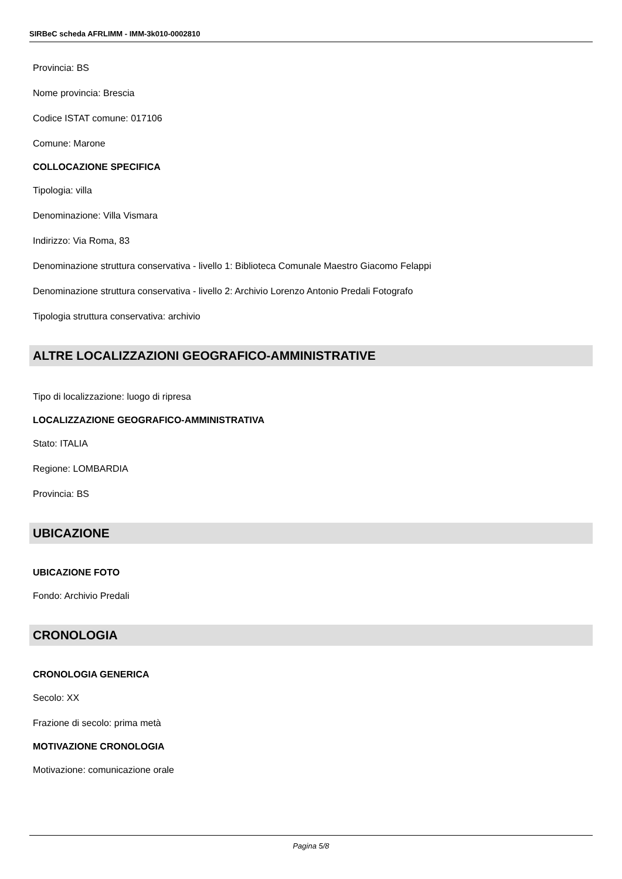SIRBeC scheda AFRLIMM - IMM-3k010-0002810
Provincia: BS
Nome provincia: Brescia
Codice ISTAT comune: 017106
Comune: Marone
COLLOCAZIONE SPECIFICA
Tipologia: villa
Denominazione: Villa Vismara
Indirizzo: Via Roma, 83
Denominazione struttura conservativa - livello 1: Biblioteca Comunale Maestro Giacomo Felappi
Denominazione struttura conservativa - livello 2: Archivio Lorenzo Antonio Predali Fotografo
Tipologia struttura conservativa: archivio
ALTRE LOCALIZZAZIONI GEOGRAFICO-AMMINISTRATIVE
Tipo di localizzazione: luogo di ripresa
LOCALIZZAZIONE GEOGRAFICO-AMMINISTRATIVA
Stato: ITALIA
Regione: LOMBARDIA
Provincia: BS
UBICAZIONE
UBICAZIONE FOTO
Fondo: Archivio Predali
CRONOLOGIA
CRONOLOGIA GENERICA
Secolo: XX
Frazione di secolo: prima metà
MOTIVAZIONE CRONOLOGIA
Motivazione: comunicazione orale
Pagina 5/8